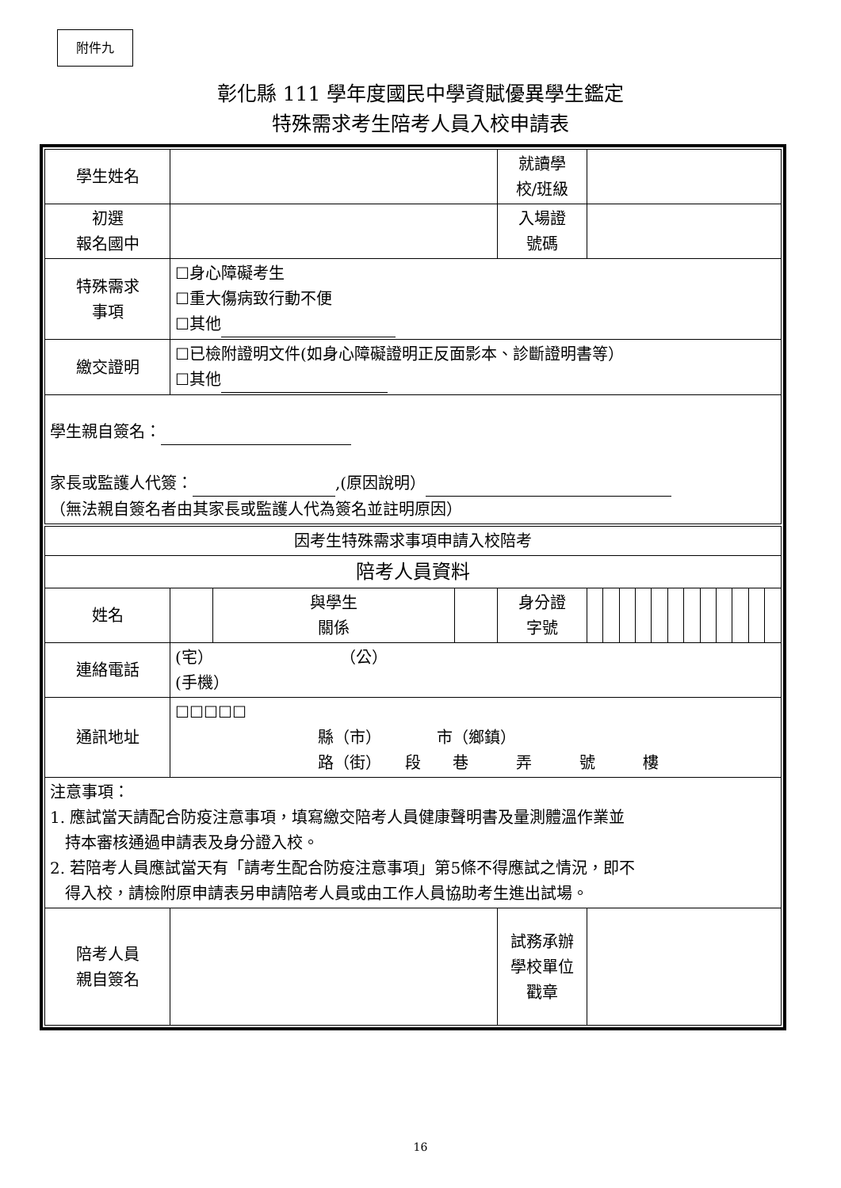附件九
彰化縣 111 學年度國民中學資賦優異學生鑑定
特殊需求考生陪考人員入校申請表
| 學生姓名 | | | | 就讀學 校/班級 | | | | | | | | | | | | |
| 初選 報名國中 | | | | 入場證 號碼 | | | | | | | | | | | | |
| 特殊需求 事項 | ☐身心障礙考生 ☐重大傷病致行動不便 ☐其他 | | | | | | | | | | | | | | | |
| 繳交證明 | ☐已檢附證明文件(如身心障礙證明正反面影本、診斷證明書等） ☐其他 | | | | | | | | | | | | | | | |
| 學生親自簽名： 家長或監護人代簽： ,(原因說明） （無法親自簽名者由其家長或監護人代為簽名並註明原因） | | | | | | | | | | | | | | | | |
| 因考生特殊需求事項申請入校陪考 | | | | | | | | | | | | | | | | |
| 陪考人員資料 | | | | | | | | | | | | | | | | |
| 姓名 | | 與學生 關係 | | 身分證 字號 | | | | | | | | | | | | |
| 連絡電話 | (宅） （公） (手機） | | | | | | | | | | | | | | | |
| 通訊地址 | ☐☐☐☐☐ 縣（市） 市（鄉鎮） 路（街） 段 巷 弄 號 樓 | | | | | | | | | | | | | | | |
| 注意事項： 1. 應試當天請配合防疫注意事項，填寫繳交陪考人員健康聲明書及量測體溫作業並 持本審核通過申請表及身分證入校。 2. 若陪考人員應試當天有「請考生配合防疫注意事項」第5條不得應試之情況，即不 得入校，請檢附原申請表另申請陪考人員或由工作人員協助考生進出試場。 | | | | | | | | | | | | | | | | |
| 陪考人員 親自簽名 | | | | 試務承辦 學校單位 戳章 | | | | | | | | | | | | |
16